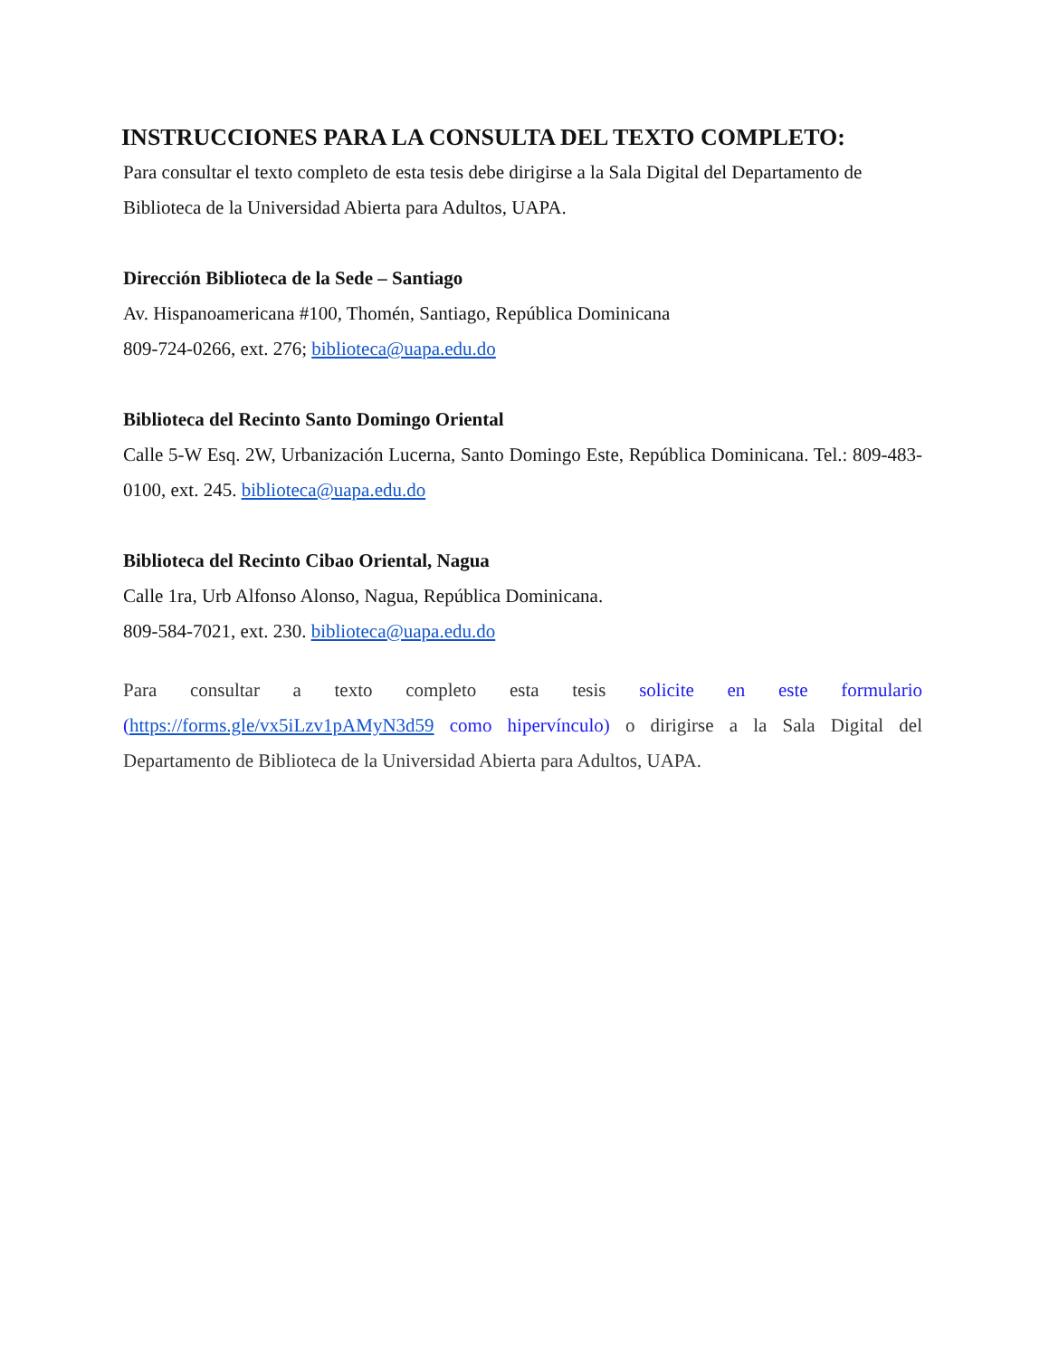INSTRUCCIONES PARA LA CONSULTA DEL TEXTO COMPLETO:
Para consultar el texto completo de esta tesis debe dirigirse a la Sala Digital del Departamento de Biblioteca de la Universidad Abierta para Adultos, UAPA.
Dirección Biblioteca de la Sede – Santiago
Av. Hispanoamericana #100, Thomén, Santiago, República Dominicana
809-724-0266, ext. 276; biblioteca@uapa.edu.do
Biblioteca del Recinto Santo Domingo Oriental
Calle 5-W Esq. 2W, Urbanización Lucerna, Santo Domingo Este, República Dominicana. Tel.: 809-483-0100, ext. 245. biblioteca@uapa.edu.do
Biblioteca del Recinto Cibao Oriental, Nagua
Calle 1ra, Urb Alfonso Alonso, Nagua, República Dominicana.
809-584-7021, ext. 230. biblioteca@uapa.edu.do
Para consultar a texto completo esta tesis solicite en este formulario (https://forms.gle/vx5iLzv1pAMyN3d59 como hipervínculo) o dirigirse a la Sala Digital del Departamento de Biblioteca de la Universidad Abierta para Adultos, UAPA.